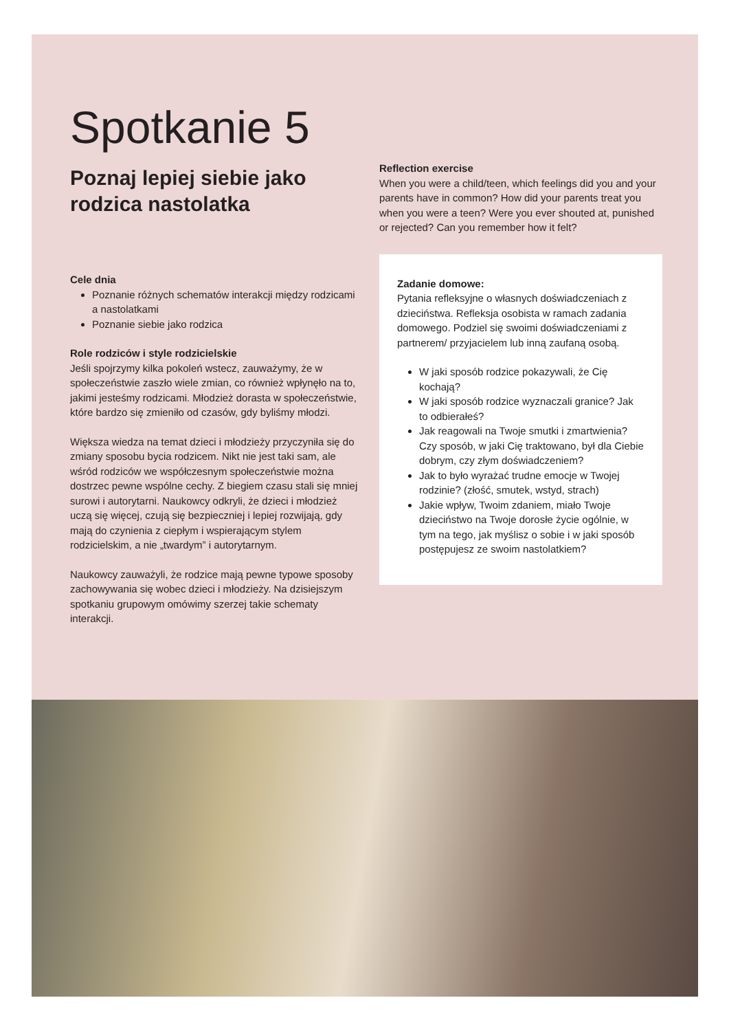Spotkanie 5
Poznaj lepiej siebie jako rodzica nastolatka
Cele dnia
Poznanie różnych schematów interakcji między rodzicami a nastolatkami
Poznanie siebie jako rodzica
Role rodziców i style rodzicielskie
Jeśli spojrzymy kilka pokoleń wstecz, zauważymy, że w społeczeństwie zaszło wiele zmian, co również wpłynęło na to, jakimi jesteśmy rodzicami. Młodzież dorasta w społeczeństwie, które bardzo się zmieniło od czasów, gdy byliśmy młodzi.
Większa wiedza na temat dzieci i młodzieży przyczyniła się do zmiany sposobu bycia rodzicem. Nikt nie jest taki sam, ale wśród rodziców we współczesnym społeczeństwie można dostrzec pewne wspólne cechy. Z biegiem czasu stali się mniej surowi i autorytarni. Naukowcy odkryli, że dzieci i młodzież uczą się więcej, czują się bezpieczniej i lepiej rozwijają, gdy mają do czynienia z ciepłym i wspierającym stylem rodzicielskim, a nie „twardym” i autorytarnym.
Naukowcy zauważyli, że rodzice mają pewne typowe sposoby zachowywania się wobec dzieci i młodzieży. Na dzisiejszym spotkaniu grupowym omówimy szerzej takie schematy interakcji.
Reflection exercise
When you were a child/teen, which feelings did you and your parents have in common? How did your parents treat you when you were a teen? Were you ever shouted at, punished or rejected? Can you remember how it felt?
Zadanie domowe:
Pytania refleksyjne o własnych doświadczeniach z dzieciństwa. Refleksja osobista w ramach zadania domowego. Podziel się swoimi doświadczeniami z partnerem/ przyjacielem lub inną zaufaną osobą.
W jaki sposób rodzice pokazywali, że Cię kochają?
W jaki sposób rodzice wyznaczali granice? Jak to odbierałeś?
Jak reagowali na Twoje smutki i zmartwienia? Czy sposób, w jaki Cię traktowano, był dla Ciebie dobrym, czy złym doświadczeniem?
Jak to było wyrażać trudne emocje w Twojej rodzinie? (złość, smutek, wstyd, strach)
Jakie wpływ, Twoim zdaniem, miało Twoje dzieciństwo na Twoje dorosłe życie ogólnie, w tym na tego, jak myślisz o sobie i w jaki sposób postępujesz ze swoim nastolatkiem?